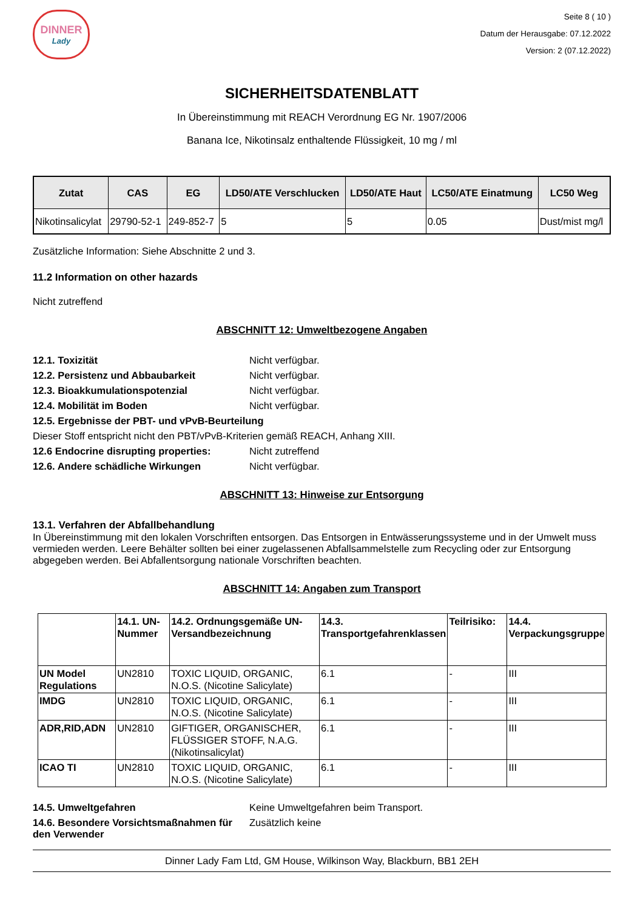DINNER
Lady
Seite 8 ( 10 )
Datum der Herausgabe: 07.12.2022
Version: 2 (07.12.2022)
SICHERHEITSDATENBLATT
In Übereinstimmung mit REACH Verordnung EG Nr. 1907/2006
Banana Ice, Nikotinsalz enthaltende Flüssigkeit, 10 mg / ml
| Zutat | CAS | EG | LD50/ATE Verschlucken | LD50/ATE Haut | LC50/ATE Einatmung | LC50 Weg |
| --- | --- | --- | --- | --- | --- | --- |
| Nikotinsalicylat | 29790-52-1 | 249-852-7 | 5 | 5 | 0.05 | Dust/mist mg/l |
Zusätzliche Information: Siehe Abschnitte 2 und 3.
11.2 Information on other hazards
Nicht zutreffend
ABSCHNITT 12: Umweltbezogene Angaben
12.1. Toxizität Nicht verfügbar.
12.2. Persistenz und Abbaubarkeit Nicht verfügbar.
12.3. Bioakkumulationspotenzial Nicht verfügbar.
12.4. Mobilität im Boden Nicht verfügbar.
12.5. Ergebnisse der PBT- und vPvB-Beurteilung
Dieser Stoff entspricht nicht den PBT/vPvB-Kriterien gemäß REACH, Anhang XIII.
12.6 Endocrine disrupting properties: Nicht zutreffend
12.6. Andere schädliche Wirkungen Nicht verfügbar.
ABSCHNITT 13: Hinweise zur Entsorgung
13.1. Verfahren der Abfallbehandlung
In Übereinstimmung mit den lokalen Vorschriften entsorgen. Das Entsorgen in Entwässerungssysteme und in der Umwelt muss vermieden werden. Leere Behälter sollten bei einer zugelassenen Abfallsammelstelle zum Recycling oder zur Entsorgung abgegeben werden. Bei Abfallentsorgung nationale Vorschriften beachten.
ABSCHNITT 14: Angaben zum Transport
| | 14.1. UN-Nummer | 14.2. Ordnungsgemäße UN-Versandbezeichnung | 14.3. Transportgefahrenklassen | Teilrisiko: | 14.4. Verpackungsgruppe |
| UN Model Regulations | UN2810 | TOXIC LIQUID, ORGANIC, N.O.S. (Nicotine Salicylate) | 6.1 | - | III |
| IMDG | UN2810 | TOXIC LIQUID, ORGANIC, N.O.S. (Nicotine Salicylate) | 6.1 | - | III |
| ADR,RID,ADN | UN2810 | GIFTIGER, ORGANISCHER, FLÜSSIGER STOFF, N.A.G. (Nikotinsalicylat) | 6.1 | - | III |
| ICAO TI | UN2810 | TOXIC LIQUID, ORGANIC, N.O.S. (Nicotine Salicylate) | 6.1 | - | III |
14.5. Umweltgefahren Keine Umweltgefahren beim Transport.
14.6. Besondere Vorsichtsmaßnahmen für den Verwender Zusätzlich keine
Dinner Lady Fam Ltd, GM House, Wilkinson Way, Blackburn, BB1 2EH